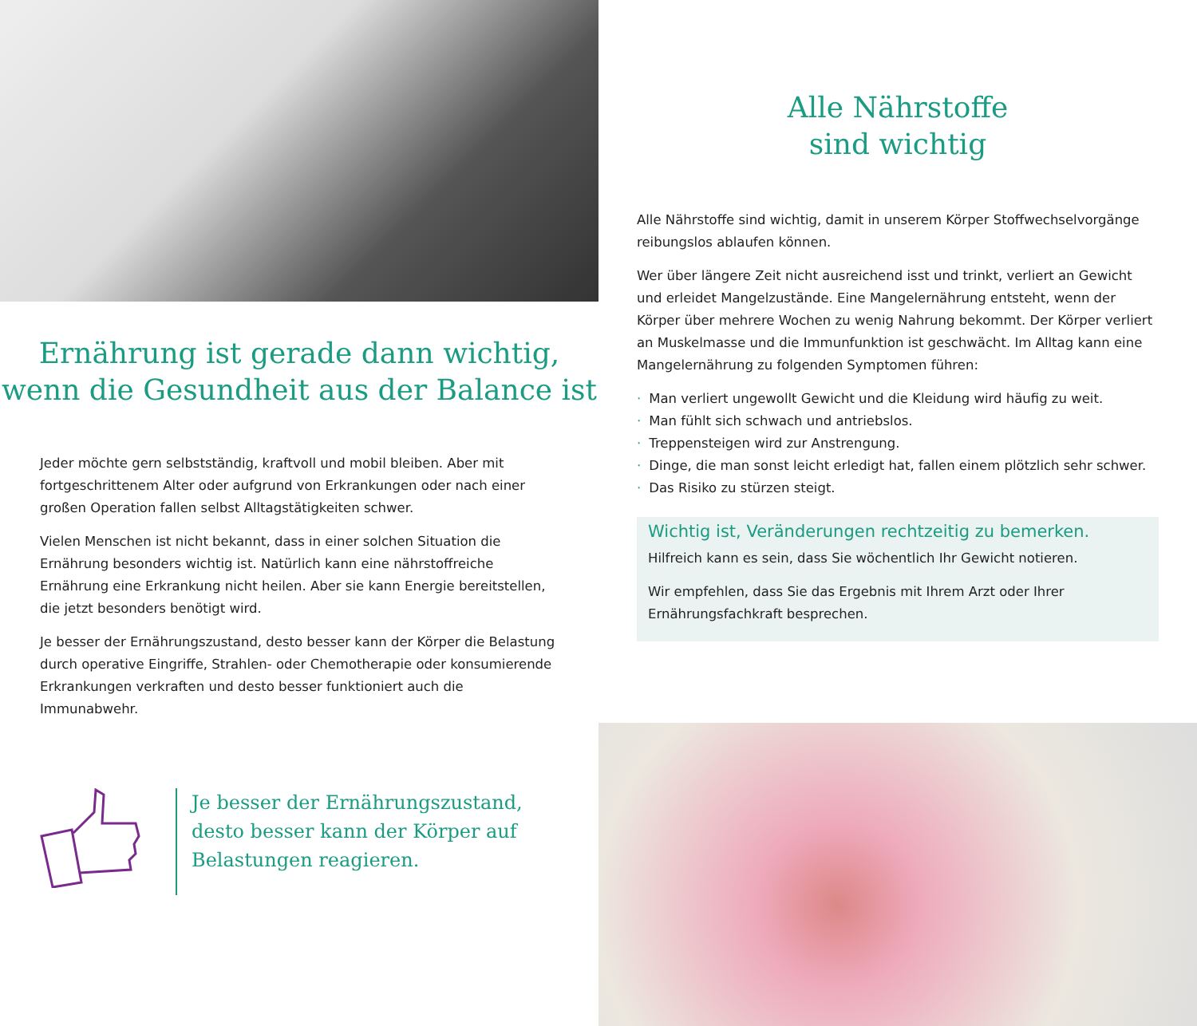Ernährung ist gerade dann wichtig,
wenn die Gesundheit aus der Balance ist
Jeder möchte gern selbstständig, kraftvoll und mobil bleiben. Aber mit fortgeschrittenem Alter oder aufgrund von Erkrankungen oder nach einer großen Operation fallen selbst Alltagstätigkeiten schwer.
Vielen Menschen ist nicht bekannt, dass in einer solchen Situation die Ernährung besonders wichtig ist. Natürlich kann eine nährstoffreiche Ernährung eine Erkrankung nicht heilen. Aber sie kann Energie bereitstellen, die jetzt besonders benötigt wird.
Je besser der Ernährungszustand, desto besser kann der Körper die Belastung durch operative Eingriffe, Strahlen- oder Chemotherapie oder konsumierende Erkrankungen verkraften und desto besser funktioniert auch die Immunabwehr.
Je besser der Ernährungszustand,
desto besser kann der Körper auf
Belastungen reagieren.
Alle Nährstoffe
sind wichtig
Alle Nährstoffe sind wichtig, damit in unserem Körper Stoffwechselvorgänge reibungslos ablaufen können.
Wer über längere Zeit nicht ausreichend isst und trinkt, verliert an Gewicht und erleidet Mangelzustände. Eine Mangelernährung entsteht, wenn der Körper über mehrere Wochen zu wenig Nahrung bekommt. Der Körper verliert an Muskelmasse und die Immunfunktion ist geschwächt. Im Alltag kann eine Mangelernährung zu folgenden Symptomen führen:
· Man verliert ungewollt Gewicht und die Kleidung wird häufig zu weit.
· Man fühlt sich schwach und antriebslos.
· Treppensteigen wird zur Anstrengung.
· Dinge, die man sonst leicht erledigt hat, fallen einem plötzlich sehr schwer.
· Das Risiko zu stürzen steigt.
Wichtig ist, Veränderungen rechtzeitig zu bemerken.
Hilfreich kann es sein, dass Sie wöchentlich Ihr Gewicht notieren.
Wir empfehlen, dass Sie das Ergebnis mit Ihrem Arzt oder Ihrer Ernährungsfachkraft besprechen.